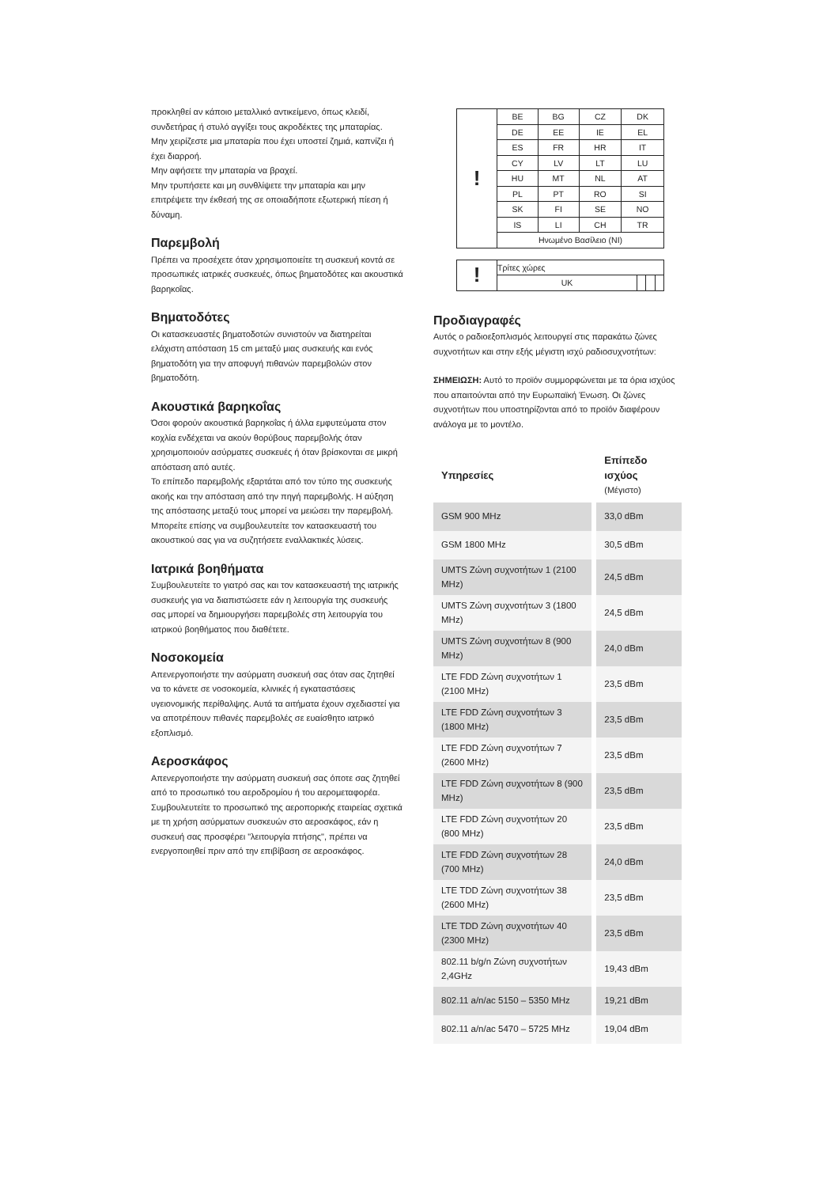προκληθεί αν κάποιο μεταλλικό αντικείμενο, όπως κλειδί, συνδετήρας ή στυλό αγγίξει τους ακροδέκτες της μπαταρίας.
Μην χειρίζεστε μια μπαταρία που έχει υποστεί ζημιά, καπνίζει ή έχει διαρροή.
Μην αφήσετε την μπαταρία να βραχεί.
Μην τρυπήσετε και μη συνθλίψετε την μπαταρία και μην επιτρέψετε την έκθεσή της σε οποιαδήποτε εξωτερική πίεση ή δύναμη.
Παρεμβολή
Πρέπει να προσέχετε όταν χρησιμοποιείτε τη συσκευή κοντά σε προσωπικές ιατρικές συσκευές, όπως βηματοδότες και ακουστικά βαρηκοΐας.
Βηματοδότες
Οι κατασκευαστές βηματοδοτών συνιστούν να διατηρείται ελάχιστη απόσταση 15 cm μεταξύ μιας συσκευής και ενός βηματοδότη για την αποφυγή πιθανών παρεμβολών στον βηματοδότη.
Ακουστικά βαρηκοΐας
Όσοι φορούν ακουστικά βαρηκοΐας ή άλλα εμφυτεύματα στον κοχλία ενδέχεται να ακούν θορύβους παρεμβολής όταν χρησιμοποιούν ασύρματες συσκευές ή όταν βρίσκονται σε μικρή απόσταση από αυτές.
Το επίπεδο παρεμβολής εξαρτάται από τον τύπο της συσκευής ακοής και την απόσταση από την πηγή παρεμβολής. Η αύξηση της απόστασης μεταξύ τους μπορεί να μειώσει την παρεμβολή. Μπορείτε επίσης να συμβουλευτείτε τον κατασκευαστή του ακουστικού σας για να συζητήσετε εναλλακτικές λύσεις.
Ιατρικά βοηθήματα
Συμβουλευτείτε το γιατρό σας και τον κατασκευαστή της ιατρικής συσκευής για να διαπιστώσετε εάν η λειτουργία της συσκευής σας μπορεί να δημιουργήσει παρεμβολές στη λειτουργία του ιατρικού βοηθήματος που διαθέτετε.
Νοσοκομεία
Απενεργοποιήστε την ασύρματη συσκευή σας όταν σας ζητηθεί να το κάνετε σε νοσοκομεία, κλινικές ή εγκαταστάσεις υγειονομικής περίθαλψης. Αυτά τα αιτήματα έχουν σχεδιαστεί για να αποτρέπουν πιθανές παρεμβολές σε ευαίσθητο ιατρικό εξοπλισμό.
Αεροσκάφος
Απενεργοποιήστε την ασύρματη συσκευή σας όποτε σας ζητηθεί από το προσωπικό του αεροδρομίου ή του αερομεταφορέα.
Συμβουλευτείτε το προσωπικό της αεροπορικής εταιρείας σχετικά με τη χρήση ασύρματων συσκευών στο αεροσκάφος, εάν η συσκευή σας προσφέρει "λειτουργία πτήσης", πρέπει να ενεργοποιηθεί πριν από την επιβίβαση σε αεροσκάφος.
| ! | BE | BG | CZ | DK |
| | DE | EE | IE | EL |
| | ES | FR | HR | IT |
| | CY | LV | LT | LU |
| | HU | MT | NL | AT |
| | PL | PT | RO | SI |
| | SK | FI | SE | NO |
| | IS | LI | CH | TR |
| | Ηνωμένο Βασίλειο (NI) | | | |
| ! | Τρίτες χώρες | | | |
| | UK | | | |
Προδιαγραφές
Αυτός ο ραδιοεξοπλισμός λειτουργεί στις παρακάτω ζώνες συχνοτήτων και στην εξής μέγιστη ισχύ ραδιοσυχνοτήτων:
ΣΗΜΕΙΩΣΗ: Αυτό το προϊόν συμμορφώνεται με τα όρια ισχύος που απαιτούνται από την Ευρωπαϊκή Ένωση. Οι ζώνες συχνοτήτων που υποστηρίζονται από το προϊόν διαφέρουν ανάλογα με το μοντέλο.
| Υπηρεσίες | Επίπεδο ισχύος (Μέγιστο) |
| --- | --- |
| GSM 900 MHz | 33,0 dBm |
| GSM 1800 MHz | 30,5 dBm |
| UMTS Ζώνη συχνοτήτων 1 (2100 MHz) | 24,5 dBm |
| UMTS Ζώνη συχνοτήτων 3 (1800 MHz) | 24,5 dBm |
| UMTS Ζώνη συχνοτήτων 8 (900 MHz) | 24,0 dBm |
| LTE FDD Ζώνη συχνοτήτων 1 (2100 MHz) | 23,5 dBm |
| LTE FDD Ζώνη συχνοτήτων 3 (1800 MHz) | 23,5 dBm |
| LTE FDD Ζώνη συχνοτήτων 7 (2600 MHz) | 23,5 dBm |
| LTE FDD Ζώνη συχνοτήτων 8 (900 MHz) | 23,5 dBm |
| LTE FDD Ζώνη συχνοτήτων 20 (800 MHz) | 23,5 dBm |
| LTE FDD Ζώνη συχνοτήτων 28 (700 MHz) | 24,0 dBm |
| LTE TDD Ζώνη συχνοτήτων 38 (2600 MHz) | 23,5 dBm |
| LTE TDD Ζώνη συχνοτήτων 40 (2300 MHz) | 23,5 dBm |
| 802.11 b/g/n Ζώνη συχνοτήτων 2,4GHz | 19,43 dBm |
| 802.11 a/n/ac 5150 – 5350 MHz | 19,21 dBm |
| 802.11 a/n/ac 5470 – 5725 MHz | 19,04 dBm |